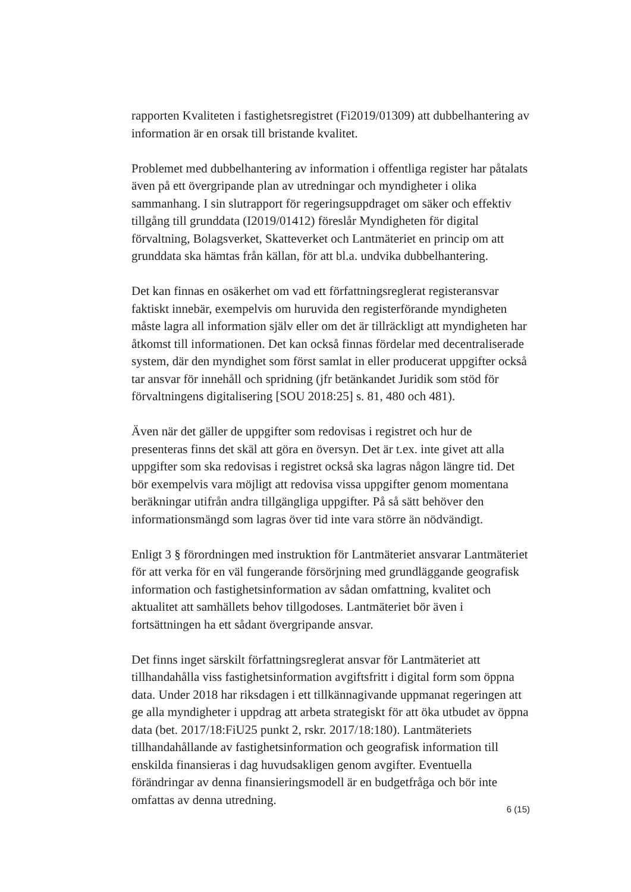rapporten Kvaliteten i fastighetsregistret (Fi2019/01309) att dubbelhantering av information är en orsak till bristande kvalitet.
Problemet med dubbelhantering av information i offentliga register har påtalats även på ett övergripande plan av utredningar och myndigheter i olika sammanhang. I sin slutrapport för regeringsuppdraget om säker och effektiv tillgång till grunddata (I2019/01412) föreslår Myndigheten för digital förvaltning, Bolagsverket, Skatteverket och Lantmäteriet en princip om att grunddata ska hämtas från källan, för att bl.a. undvika dubbelhantering.
Det kan finnas en osäkerhet om vad ett författningsreglerat registeransvar faktiskt innebär, exempelvis om huruvida den registerförande myndigheten måste lagra all information själv eller om det är tillräckligt att myndigheten har åtkomst till informationen. Det kan också finnas fördelar med decentraliserade system, där den myndighet som först samlat in eller producerat uppgifter också tar ansvar för innehåll och spridning (jfr betänkandet Juridik som stöd för förvaltningens digitalisering [SOU 2018:25] s. 81, 480 och 481).
Även när det gäller de uppgifter som redovisas i registret och hur de presenteras finns det skäl att göra en översyn. Det är t.ex. inte givet att alla uppgifter som ska redovisas i registret också ska lagras någon längre tid. Det bör exempelvis vara möjligt att redovisa vissa uppgifter genom momentana beräkningar utifrån andra tillgängliga uppgifter. På så sätt behöver den informationsmängd som lagras över tid inte vara större än nödvändigt.
Enligt 3 § förordningen med instruktion för Lantmäteriet ansvarar Lantmäteriet för att verka för en väl fungerande försörjning med grundläggande geografisk information och fastighetsinformation av sådan omfattning, kvalitet och aktualitet att samhällets behov tillgodoses. Lantmäteriet bör även i fortsättningen ha ett sådant övergripande ansvar.
Det finns inget särskilt författningsreglerat ansvar för Lantmäteriet att tillhandahålla viss fastighetsinformation avgiftsfritt i digital form som öppna data. Under 2018 har riksdagen i ett tillkännagivande uppmanat regeringen att ge alla myndigheter i uppdrag att arbeta strategiskt för att öka utbudet av öppna data (bet. 2017/18:FiU25 punkt 2, rskr. 2017/18:180). Lantmäteriets tillhandahållande av fastighetsinformation och geografisk information till enskilda finansieras i dag huvudsakligen genom avgifter. Eventuella förändringar av denna finansieringsmodell är en budgetfråga och bör inte omfattas av denna utredning.
6 (15)